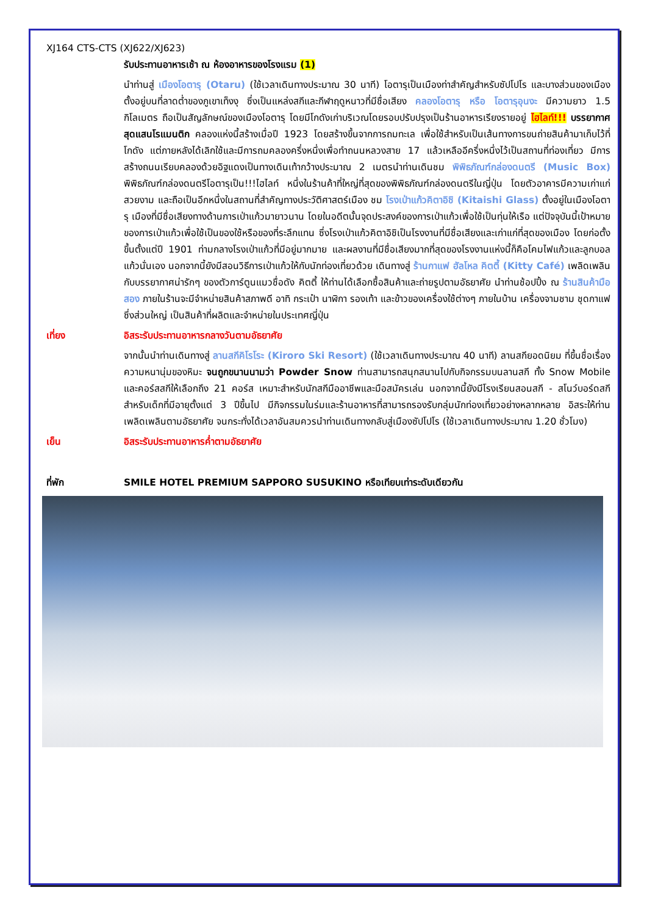XJ164 CTS-CTS (XJ622/XJ623)
รับประทานอาหารเช้า ณ ห้องอาหารของโรงแรม (1)
นำท่านสู่ เมืองโอตารุ (Otaru) (ใช้เวลาเดินทางประมาณ 30 นาที) โอตารุเป็นเมืองท่าสำคัญสำหรับซัปโปโร และบางส่วนของเมืองตั้งอยู่บนที่ลาดต่ำของภูเขาเท็งงุ ซึ่งเป็นแหล่งสกีและกีฬาฤดูหนาวที่มีชื่อเสียง คลองโอตารุ หรือ โอตารุอุนงะ มีความยาว 1.5 กิโลเมตร ถือเป็นสัญลักษณ์ของเมืองโอตารุ โดยมีโกดังเก่าบริเวณโดยรอบปรับปรุงเป็นร้านอาหารเรียงรายอยู่ ไฮไลท์!!! บรรยากาศสุดแสนโรแมนติก คลองแห่งนี้สร้างเมื่อปี 1923 โดยสร้างขึ้นจากการถมทะเล เพื่อใช้สำหรับเป็นเส้นทางการขนถ่ายสินค้ามาเก็บไว้ที่โกดัง แต่ภายหลังได้เลิกใช้และมีการถมคลองครึ่งหนึ่งเพื่อทำถนนหลวงสาย 17 แล้วเหลืออีครึ่งหนึ่งไว้เป็นสถานที่ท่องเที่ยว มีการสร้างถนนเรียบคลองด้วยอิฐแดงเป็นทางเดินเท้ากว้างประมาณ 2 เมตรนำท่านเดินชม พิพิธภัณฑ์กล่องดนตรี (Music Box) พิพิธภัณฑ์กล่องดนตรีโอตารุเป็น!!!ไฮไลท์ หนึ่งในร้านค้าที่ใหญ่ที่สุดของพิพิธภัณฑ์กล่องดนตรีในญี่ปุ่น โดยตัวอาคารมีความเก่าแก่สวยงาม และถือเป็นอีกหนึ่งในสถานที่สำคัญทางประวัติศาสตร์เมือง ชม โรงเป่าแก้วคิตาอิชิ (Kitaishi Glass) ตั้งอยู่ในเมืองโอตารุ เมืองที่มีชื่อเสียงทางด้านการเป่าแก้วมายาวนาน โดยในอดีตนั้นจุดประสงค์ของการเป่าแก้วเพื่อใช้เป็นทุ่นให้เรือ แต่ปัจจุบันนี้เป้าหมายของการเป่าแก้วเพื่อใช้เป็นของใช้หรือของที่ระลึกแทน ซึ่งโรงเป่าแก้วคิตาอิชิเป็นโรงงานที่มีชื่อเสียงและเก่าแก่ที่สุดของเมือง โดยก่อตั้งขึ้นตั้งแต่ปี 1901 ท่ามกลางโรงเป่าแก้วที่มีอยู่มากมาย และผลงานที่มีชื่อเสียงมากที่สุดของโรงงานแห่งนี้ก็คือโคมไฟแก้วและลูกบอลแก้วนั่นเอง นอกจากนี้ยังมีสอนวิธีการเป่าแก้วให้กับนักท่องเที่ยวด้วย เดินทางสู่ ร้านกาแฟ ฮัลโหล คิตตี้ (Kitty Café) เพลิดเพลินกับบรรยากาศน่ารักๆ ของตัวการ์ตูนแมวชื่อดัง คิตตี้ ให้ท่านได้เลือกซื้อสินค้าและถ่ายรูปตามอัธยาศัย นำท่านช้อปปิ้ง ณ ร้านสินค้ามือสอง ภายในร้านจะมีจำหน่ายสินค้าสภาพดี อาทิ กระเป๋า นาฬิกา รองเท้า และข้าวของเครื่องใช้ต่างๆ ภายในบ้าน เครื่องจามชาม ชุดกาแฟ ซึ่งส่วนใหญ่ เป็นสินค้าที่ผลิตและจำหน่ายในประเทศญี่ปุ่น
เที่ยง อิสระรับประทานอาหารกลางวันตามอัธยาศัย
จากนั้นนำท่านเดินทางสู่ ลานสกีคิโรโระ (Kiroro Ski Resort) (ใช้เวลาเดินทางประมาณ 40 นาที) ลานสกียอดนิยม ที่ขึ้นชื่อเรื่องความหนานุ่มของหิมะ จนถูกขนานนามว่า Powder Snow ท่านสามารถสนุกสนานไปกับกิจกรรมบนลานสกี ทั้ง Snow Mobile และคอร์สสกีให้เลือกถึง 21 คอร์ส เหมาะสำหรับนักสกีมืออาชีพและมือสมัครเล่น นอกจากนี้ยังมีโรงเรียนสอนสกี - สโนว์บอร์ดสกีสำหรับเด็กที่มีอายุตั้งแต่ 3 ปีขึ้นไป มีกิจกรรมในร่มและร้านอาหารที่สามารถรองรับกลุ่มนักท่องเที่ยวอย่างหลากหลาย อิสระให้ท่านเพลิดเพลินตามอัธยาศัย จนกระทั่งได้เวลาอันสมควรนำท่านเดินทางกลับสู่เมืองซัปโปโร (ใช้เวลาเดินทางประมาณ 1.20 ชั่วโมง)
เย็น อิสระรับประทานอาหารค่ำตามอัธยาศัย
ที่พัก SMILE HOTEL PREMIUM SAPPORO SUSUKINO หรือเทียบเท่าระดับเดียวกัน